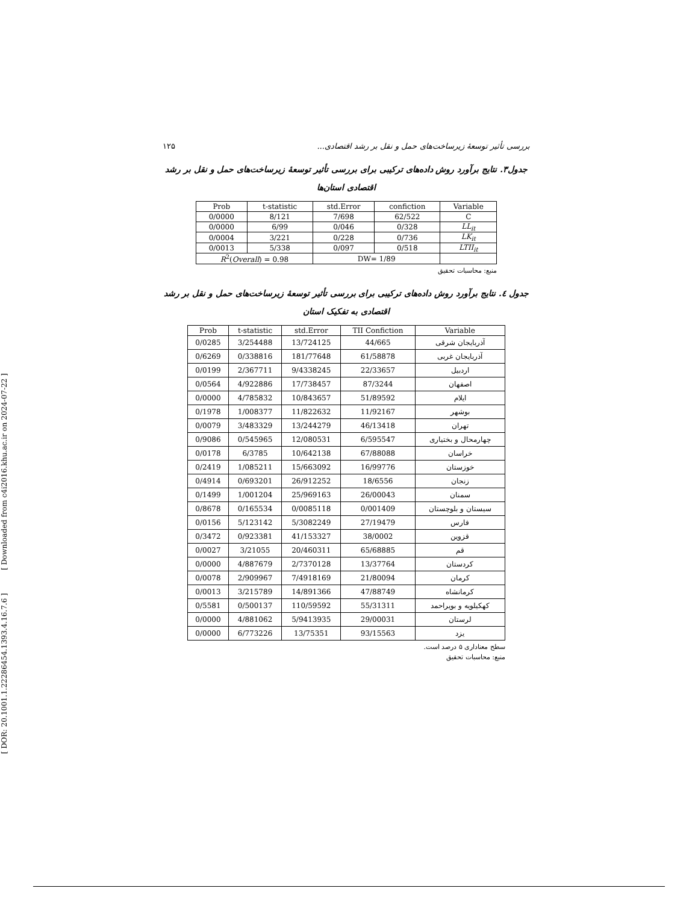[ DOR: 20.1001.1.22286454.1393.4.16.7.6 ] [ Downloaded from c4i2016.khu.ac.ir on 2024-07-22 ]
بررسی تأثیر توسعهٔ زیرساخت‌های حمل و نقل بر رشد اقتصادی... ۱۲۵
جدول۳. نتایج برآورد روش داده‌های ترکیبی برای بررسی تأثیر توسعهٔ زیرساخت‌های حمل و نقل بر رشد
اقتصادی استان‌ها
| Prob | t-statistic | std.Error | confiction | Variable |
| --- | --- | --- | --- | --- |
| 0/0000 | 8/121 | 7/698 | 62/522 | C |
| 0/0000 | 6/99 | 0/046 | 0/328 | LL<sub>it</sub> |
| 0/0004 | 3/221 | 0/228 | 0/736 | LK<sub>it</sub> |
| 0/0013 | 5/338 | 0/097 | 0/518 | LTII<sub>it</sub> |
| R<sup>2</sup>( Overall ) = 0.98 | | DW= 1/89 | | |
منبع: محاسبات تحقیق
جدول ٤. نتایج برآورد روش داده‌های ترکیبی برای بررسی تأثیر توسعهٔ زیرساخت‌های حمل و نقل بر رشد
اقتصادی به تفکیک استان
| Prob | t-statistic | std.Error | TII Confiction | Variable |
| --- | --- | --- | --- | --- |
| 0/0285 | 3/254488 | 13/724125 | 44/665 | آذربایجان شرقی |
| 0/6269 | 0/338816 | 181/77648 | 61/58878 | آذربایجان غربی |
| 0/0199 | 2/367711 | 9/4338245 | 22/33657 | اردبیل |
| 0/0564 | 4/922886 | 17/738457 | 87/3244 | اصفهان |
| 0/0000 | 4/785832 | 10/843657 | 51/89592 | ایلام |
| 0/1978 | 1/008377 | 11/822632 | 11/92167 | بوشهر |
| 0/0079 | 3/483329 | 13/244279 | 46/13418 | تهران |
| 0/9086 | 0/545965 | 12/080531 | 6/595547 | چهارمحال و بختیاری |
| 0/0178 | 6/3785 | 10/642138 | 67/88088 | خراسان |
| 0/2419 | 1/085211 | 15/663092 | 16/99776 | خوزستان |
| 0/4914 | 0/693201 | 26/912252 | 18/6556 | زنجان |
| 0/1499 | 1/001204 | 25/969163 | 26/00043 | سمنان |
| 0/8678 | 0/165534 | 0/0085118 | 0/001409 | سیستان و بلوچستان |
| 0/0156 | 5/123142 | 5/3082249 | 27/19479 | فارس |
| 0/3472 | 0/923381 | 41/153327 | 38/0002 | قزوین |
| 0/0027 | 3/21055 | 20/460311 | 65/68885 | قم |
| 0/0000 | 4/887679 | 2/7370128 | 13/37764 | کردستان |
| 0/0078 | 2/909967 | 7/4918169 | 21/80094 | کرمان |
| 0/0013 | 3/215789 | 14/891366 | 47/88749 | کرمانشاه |
| 0/5581 | 0/500137 | 110/59592 | 55/31311 | کهکیلویه و بویراحمد |
| 0/0000 | 4/881062 | 5/9413935 | 29/00031 | لرستان |
| 0/0000 | 6/773226 | 13/75351 | 93/15563 | یزد |
سطح معناداری ۵ درصد است.
منبع: محاسبات تحقیق